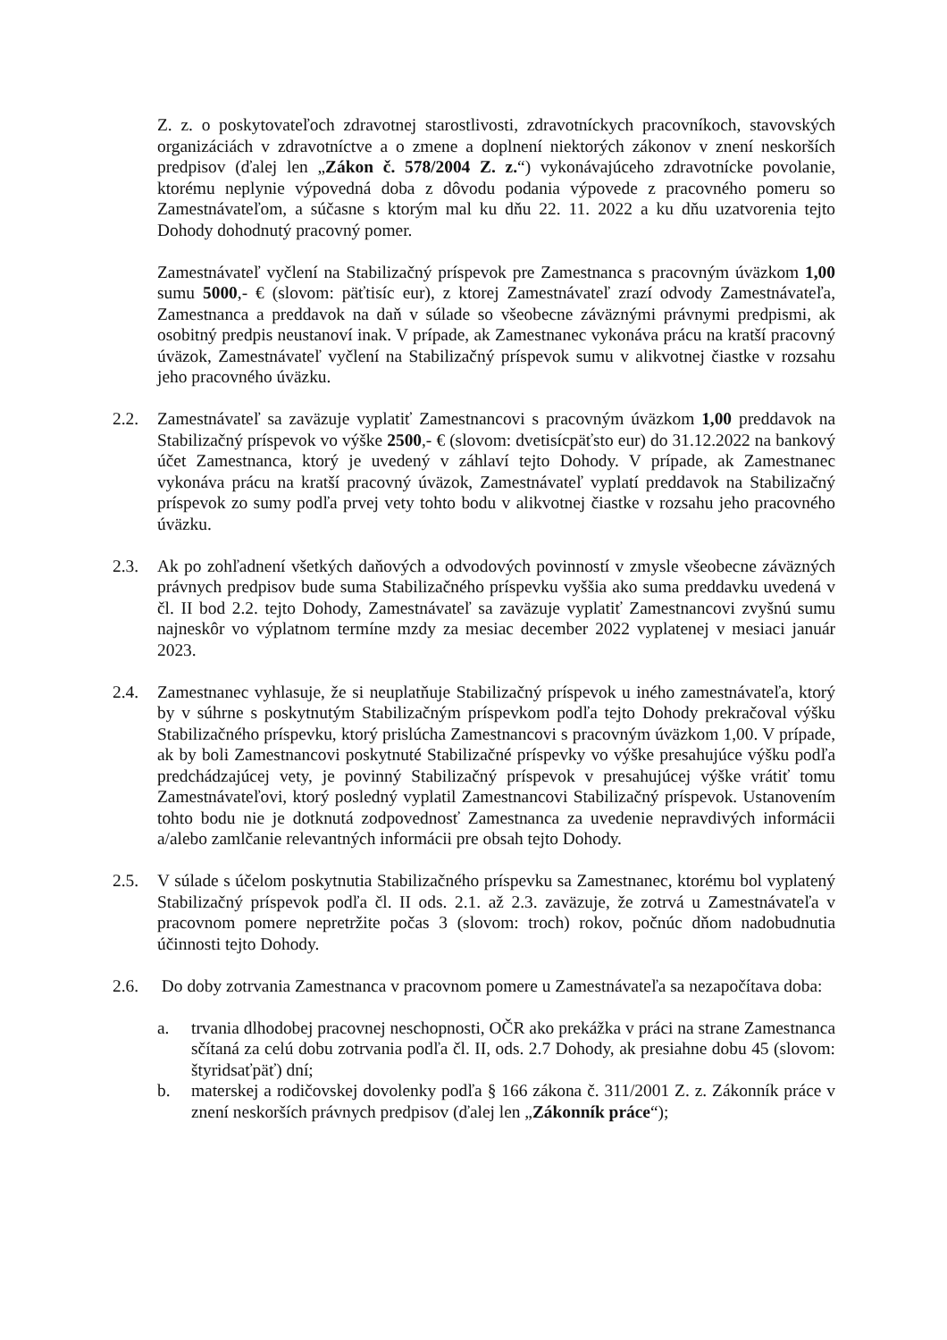Z. z. o poskytovateľoch zdravotnej starostlivosti, zdravotníckych pracovníkoch, stavovských organizáciách v zdravotníctve a o zmene a doplnení niektorých zákonov v znení neskorších predpisov (ďalej len „Zákon č. 578/2004 Z. z.“) vykonávajúceho zdravotnícke povolanie, ktorému neplynie výpovedná doba z dôvodu podania výpovede z pracovného pomeru so Zamestnávateľom, a súčasne s ktorým mal ku dňu 22. 11. 2022 a ku dňu uzatvorenia tejto Dohody dohodnutý pracovný pomer.
Zamestnávateľ vyčlení na Stabilizačný príspevok pre Zamestnanca s pracovným úväzkom 1,00 sumu 5000,- € (slovom: päťtisíc eur), z ktorej Zamestnávateľ zrazí odvody Zamestnávateľa, Zamestnanca a preddavok na daň v súlade so všeobecne záväznými právnymi predpismi, ak osobitný predpis neustanoví inak. V prípade, ak Zamestnanec vykonáva prácu na kratší pracovný úväzok, Zamestnávateľ vyčlení na Stabilizačný príspevok sumu v alikvotnej čiastke v rozsahu jeho pracovného úväzku.
2.2. Zamestnávateľ sa zaväzuje vyplatiť Zamestnancovi s pracovným úväzkom 1,00 preddavok na Stabilizačný príspevok vo výške 2500,- € (slovom: dvetisícpäťsto eur) do 31.12.2022 na bankový účet Zamestnanca, ktorý je uvedený v záhlaví tejto Dohody. V prípade, ak Zamestnanec vykonáva prácu na kratší pracovný úväzok, Zamestnávateľ vyplatí preddavok na Stabilizačný príspevok zo sumy podľa prvej vety tohto bodu v alikvotnej čiastke v rozsahu jeho pracovného úväzku.
2.3. Ak po zohľadnení všetkých daňových a odvodových povinností v zmysle všeobecne záväzných právnych predpisov bude suma Stabilizačného príspevku vyššia ako suma preddavku uvedená v čl. II bod 2.2. tejto Dohody, Zamestnávateľ sa zaväzuje vyplatiť Zamestnancovi zvyšnú sumu najneskôr vo výplatnom termíne mzdy za mesiac december 2022 vyplatenej v mesiaci január 2023.
2.4. Zamestnanec vyhlasuje, že si neuplatňuje Stabilizačný príspevok u iného zamestnávateľa, ktorý by v súhrne s poskytnutým Stabilizačným príspevkom podľa tejto Dohody prekračoval výšku Stabilizačného príspevku, ktorý prislúcha Zamestnancovi s pracovným úväzkom 1,00. V prípade, ak by boli Zamestnancovi poskytnuté Stabilizačné príspevky vo výške presahujúce výšku podľa predchádzajúcej vety, je povinný Stabilizačný príspevok v presahujúcej výške vrátiť tomu Zamestnávateľovi, ktorý posledný vyplatil Zamestnancovi Stabilizačný príspevok. Ustanovením tohto bodu nie je dotknutá zodpovednosť Zamestnanca za uvedenie nepravdivých informácii a/alebo zamlčanie relevantných informácii pre obsah tejto Dohody.
2.5. V súlade s účelom poskytnutia Stabilizačného príspevku sa Zamestnanec, ktorému bol vyplatený Stabilizačný príspevok podľa čl. II ods. 2.1. až 2.3. zaväzuje, že zotrvá u Zamestnávateľa v pracovnom pomere nepretržite počas 3 (slovom: troch) rokov, počnúc dňom nadobudnutia účinnosti tejto Dohody.
2.6. Do doby zotrvania Zamestnanca v pracovnom pomere u Zamestnávateľa sa nezapočítava doba:
a. trvania dlhodobej pracovnej neschopnosti, OČR ako prekážka v práci na strane Zamestnanca sčítaná za celú dobu zotrvania podľa čl. II, ods. 2.7 Dohody, ak presiahne dobu 45 (slovom: štyridsaťpäť) dní;
b. materskej a rodičovskej dovolenky podľa § 166 zákona č. 311/2001 Z. z. Zákonník práce v znení neskorších právnych predpisov (ďalej len „Zákonník práce“);